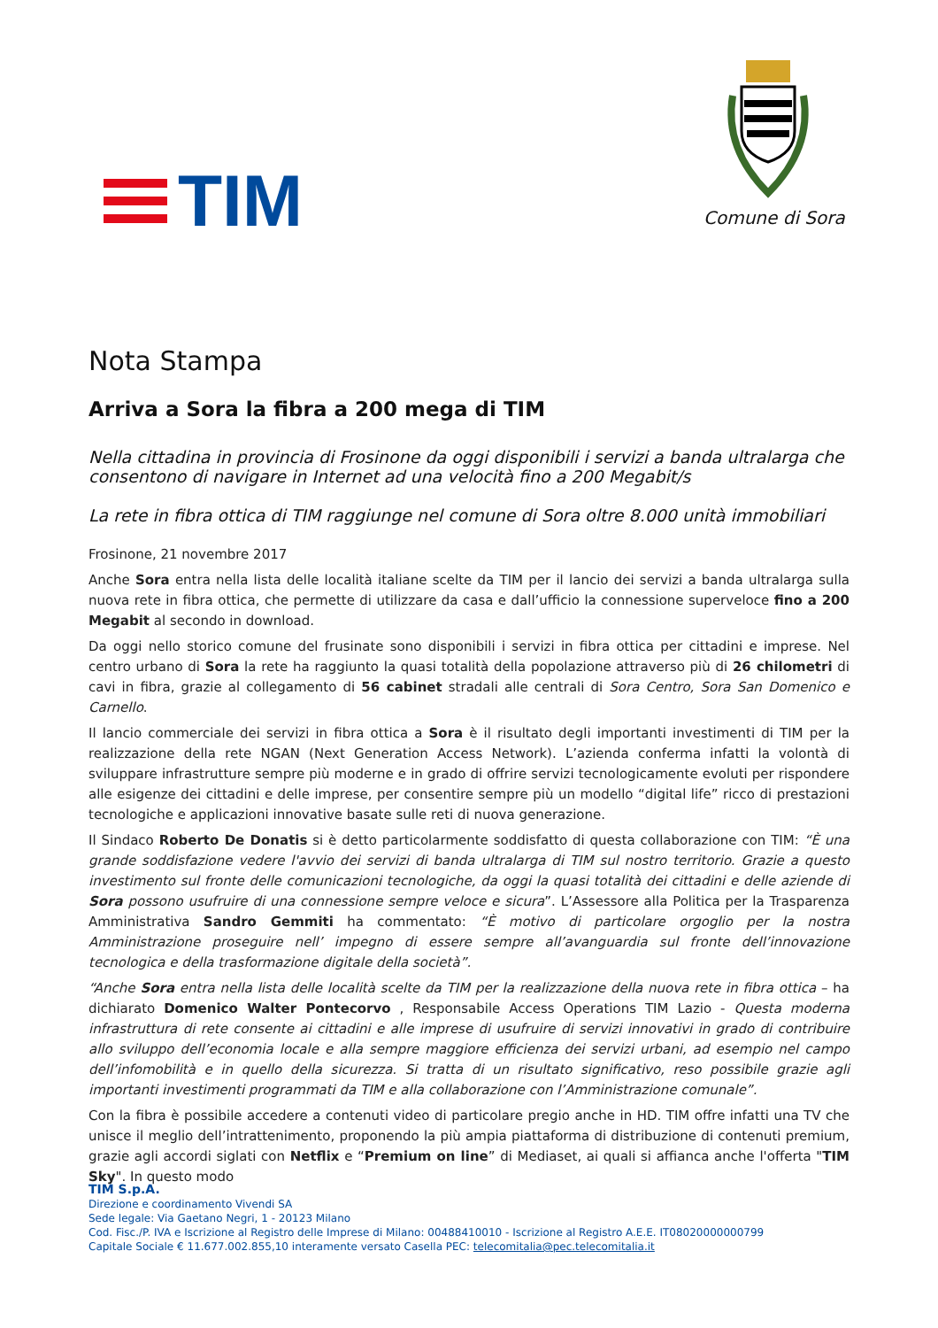TIM
Comune di Sora
Nota Stampa
Arriva a Sora la fibra a 200 mega di TIM
Nella cittadina in provincia di Frosinone da oggi disponibili i servizi a banda ultralarga che consentono di navigare in Internet ad una velocità fino a 200 Megabit/s
La rete in fibra ottica di TIM raggiunge nel comune di Sora oltre 8.000 unità immobiliari
Frosinone, 21 novembre 2017
Anche Sora entra nella lista delle località italiane scelte da TIM per il lancio dei servizi a banda ultralarga sulla nuova rete in fibra ottica, che permette di utilizzare da casa e dall’ufficio la connessione superveloce fino a 200 Megabit al secondo in download.
Da oggi nello storico comune del frusinate sono disponibili i servizi in fibra ottica per cittadini e imprese. Nel centro urbano di Sora la rete ha raggiunto la quasi totalità della popolazione attraverso più di 26 chilometri di cavi in fibra, grazie al collegamento di 56 cabinet stradali alle centrali di Sora Centro, Sora San Domenico e Carnello.
Il lancio commerciale dei servizi in fibra ottica a Sora è il risultato degli importanti investimenti di TIM per la realizzazione della rete NGAN (Next Generation Access Network). L’azienda conferma infatti la volontà di sviluppare infrastrutture sempre più moderne e in grado di offrire servizi tecnologicamente evoluti per rispondere alle esigenze dei cittadini e delle imprese, per consentire sempre più un modello “digital life” ricco di prestazioni tecnologiche e applicazioni innovative basate sulle reti di nuova generazione.
Il Sindaco Roberto De Donatis si è detto particolarmente soddisfatto di questa collaborazione con TIM: “È una grande soddisfazione vedere l'avvio dei servizi di banda ultralarga di TIM sul nostro territorio. Grazie a questo investimento sul fronte delle comunicazioni tecnologiche, da oggi la quasi totalità dei cittadini e delle aziende di Sora possono usufruire di una connessione sempre veloce e sicura”. L’Assessore alla Politica per la Trasparenza Amministrativa Sandro Gemmiti ha commentato: “È motivo di particolare orgoglio per la nostra Amministrazione proseguire nell’ impegno di essere sempre all’avanguardia sul fronte dell’innovazione tecnologica e della trasformazione digitale della società”.
“Anche Sora entra nella lista delle località scelte da TIM per la realizzazione della nuova rete in fibra ottica – ha dichiarato Domenico Walter Pontecorvo , Responsabile Access Operations TIM Lazio - Questa moderna infrastruttura di rete consente ai cittadini e alle imprese di usufruire di servizi innovativi in grado di contribuire allo sviluppo dell’economia locale e alla sempre maggiore efficienza dei servizi urbani, ad esempio nel campo dell’infomobilità e in quello della sicurezza. Si tratta di un risultato significativo, reso possibile grazie agli importanti investimenti programmati da TIM e alla collaborazione con l’Amministrazione comunale”.
Con la fibra è possibile accedere a contenuti video di particolare pregio anche in HD. TIM offre infatti una TV che unisce il meglio dell’intrattenimento, proponendo la più ampia piattaforma di distribuzione di contenuti premium, grazie agli accordi siglati con Netflix e “Premium on line” di Mediaset, ai quali si affianca anche l'offerta "TIM Sky". In questo modo
TIM S.p.A.
Direzione e coordinamento Vivendi SA
Sede legale: Via Gaetano Negri, 1 - 20123 Milano
Cod. Fisc./P. IVA e Iscrizione al Registro delle Imprese di Milano: 00488410010 - Iscrizione al Registro A.E.E. IT08020000000799
Capitale Sociale € 11.677.002.855,10 interamente versato Casella PEC: telecomitalia@pec.telecomitalia.it